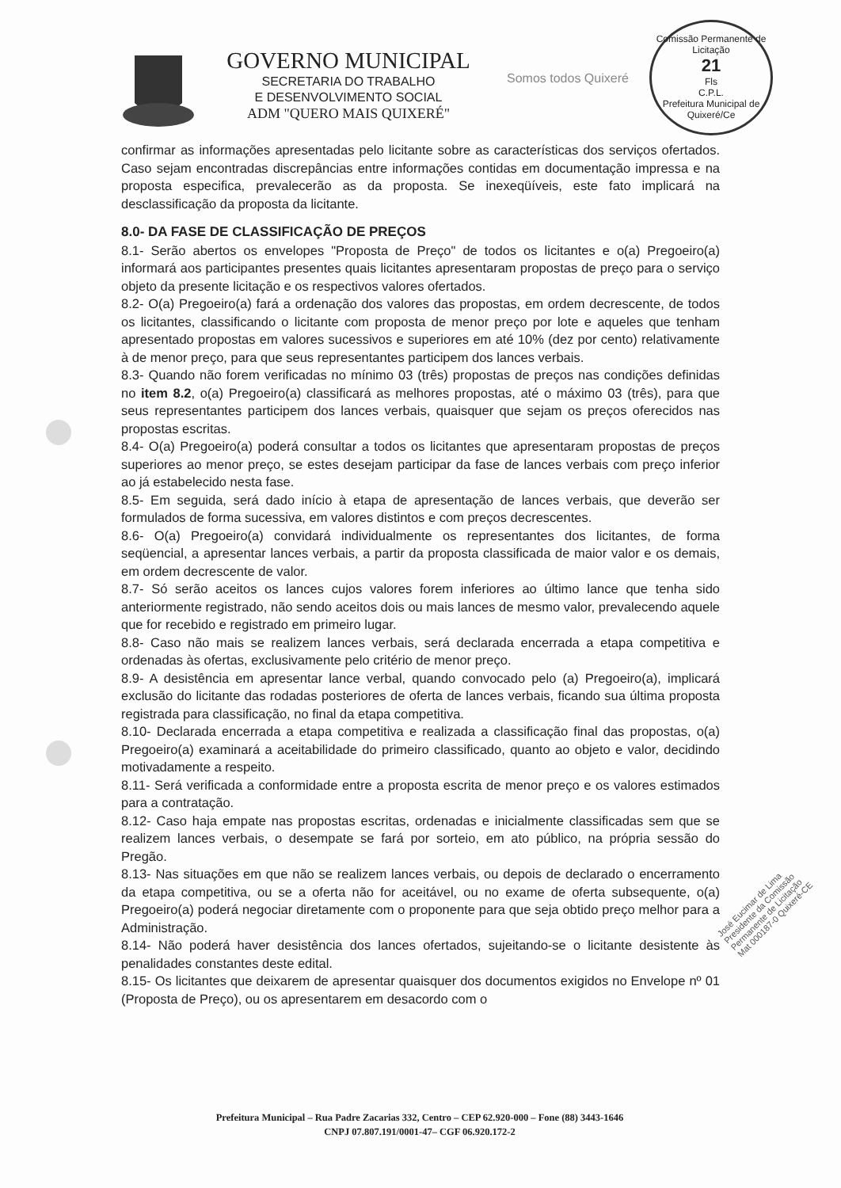GOVERNO MUNICIPAL
SECRETARIA DO TRABALHO
E DESENVOLVIMENTO SOCIAL
ADM "QUERO MAIS QUIXERÉ"
Somos todos Quixeré
Comissão Permanente de Licitação
21
Fls
C.P.L.
Prefeitura Municipal de Quixeré/Ce
confirmar as informações apresentadas pelo licitante sobre as características dos serviços ofertados. Caso sejam encontradas discrepâncias entre informações contidas em documentação impressa e na proposta especifica, prevalecerão as da proposta. Se inexeqüíveis, este fato implicará na desclassificação da proposta da licitante.
8.0- DA FASE DE CLASSIFICAÇÃO DE PREÇOS
8.1- Serão abertos os envelopes "Proposta de Preço" de todos os licitantes e o(a) Pregoeiro(a) informará aos participantes presentes quais licitantes apresentaram propostas de preço para o serviço objeto da presente licitação e os respectivos valores ofertados.
8.2- O(a) Pregoeiro(a) fará a ordenação dos valores das propostas, em ordem decrescente, de todos os licitantes, classificando o licitante com proposta de menor preço por lote e aqueles que tenham apresentado propostas em valores sucessivos e superiores em até 10% (dez por cento) relativamente à de menor preço, para que seus representantes participem dos lances verbais.
8.3- Quando não forem verificadas no mínimo 03 (três) propostas de preços nas condições definidas no item 8.2, o(a) Pregoeiro(a) classificará as melhores propostas, até o máximo 03 (três), para que seus representantes participem dos lances verbais, quaisquer que sejam os preços oferecidos nas propostas escritas.
8.4- O(a) Pregoeiro(a) poderá consultar a todos os licitantes que apresentaram propostas de preços superiores ao menor preço, se estes desejam participar da fase de lances verbais com preço inferior ao já estabelecido nesta fase.
8.5- Em seguida, será dado início à etapa de apresentação de lances verbais, que deverão ser formulados de forma sucessiva, em valores distintos e com preços decrescentes.
8.6- O(a) Pregoeiro(a) convidará individualmente os representantes dos licitantes, de forma seqüencial, a apresentar lances verbais, a partir da proposta classificada de maior valor e os demais, em ordem decrescente de valor.
8.7- Só serão aceitos os lances cujos valores forem inferiores ao último lance que tenha sido anteriormente registrado, não sendo aceitos dois ou mais lances de mesmo valor, prevalecendo aquele que for recebido e registrado em primeiro lugar.
8.8- Caso não mais se realizem lances verbais, será declarada encerrada a etapa competitiva e ordenadas às ofertas, exclusivamente pelo critério de menor preço.
8.9- A desistência em apresentar lance verbal, quando convocado pelo (a) Pregoeiro(a), implicará exclusão do licitante das rodadas posteriores de oferta de lances verbais, ficando sua última proposta registrada para classificação, no final da etapa competitiva.
8.10- Declarada encerrada a etapa competitiva e realizada a classificação final das propostas, o(a) Pregoeiro(a) examinará a aceitabilidade do primeiro classificado, quanto ao objeto e valor, decidindo motivadamente a respeito.
8.11- Será verificada a conformidade entre a proposta escrita de menor preço e os valores estimados para a contratação.
8.12- Caso haja empate nas propostas escritas, ordenadas e inicialmente classificadas sem que se realizem lances verbais, o desempate se fará por sorteio, em ato público, na própria sessão do Pregão.
8.13- Nas situações em que não se realizem lances verbais, ou depois de declarado o encerramento da etapa competitiva, ou se a oferta não for aceitável, ou no exame de oferta subsequente, o(a) Pregoeiro(a) poderá negociar diretamente com o proponente para que seja obtido preço melhor para a Administração.
8.14- Não poderá haver desistência dos lances ofertados, sujeitando-se o licitante desistente às penalidades constantes deste edital.
8.15- Os licitantes que deixarem de apresentar quaisquer dos documentos exigidos no Envelope nº 01 (Proposta de Preço), ou os apresentarem em desacordo com o
José Eucimar de Lima Presidente da Comissão Permanente de Licitação Mat 000187-0 Quixeré-CE
Prefeitura Municipal – Rua Padre Zacarias 332, Centro – CEP 62.920-000 – Fone (88) 3443-1646
CNPJ 07.807.191/0001-47– CGF 06.920.172-2